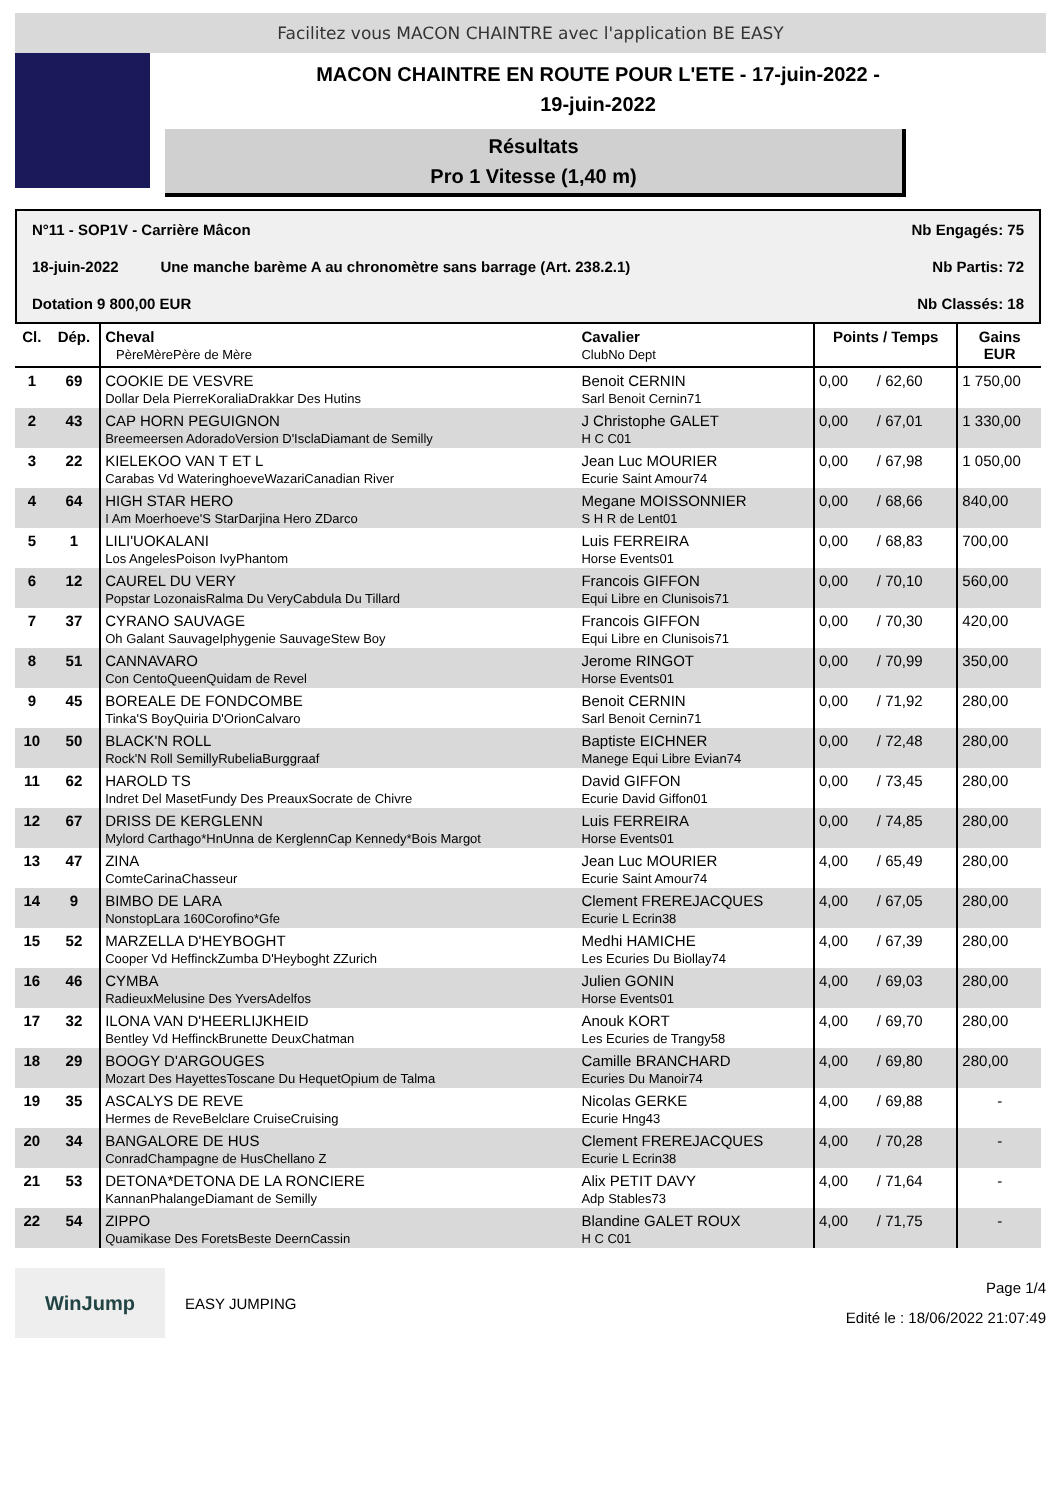Facilitez vous MACON CHAINTRE avec l'application BE EASY
MACON CHAINTRE EN ROUTE POUR L'ETE - 17-juin-2022 -
19-juin-2022
Résultats
Pro 1 Vitesse (1,40 m)
N°11 - SOP1V - Carrière Mâcon Nb Engagés: 75
18-juin-2022 Une manche barème A au chronomètre sans barrage (Art. 238.2.1) Nb Partis: 72
Dotation 9 800,00 EUR Nb Classés: 18
| Cl. | Dép. | Cheval PèreMèrePère de Mère | Cavalier ClubNo Dept | Points / Temps | | Gains EUR |
| --- | --- | --- | --- | --- | --- | --- |
| 1 | 69 | COOKIE DE VESVRE Dollar Dela PierreKoraliaDrakkar Des Hutins | Benoit CERNIN Sarl Benoit Cernin71 | 0,00 | / 62,60 | 1 750,00 |
| 2 | 43 | CAP HORN PEGUIGNON Breemeersen AdoradoVersion D'IsclaDiamant de Semilly | J Christophe GALET H C C01 | 0,00 | / 67,01 | 1 330,00 |
| 3 | 22 | KIELEKOO VAN T ET L Carabas Vd WateringhoeveWazariCanadian River | Jean Luc MOURIER Ecurie Saint Amour74 | 0,00 | / 67,98 | 1 050,00 |
| 4 | 64 | HIGH STAR HERO I Am Moerhoeve'S StarDarjina Hero ZDarco | Megane MOISSONNIER S H R de Lent01 | 0,00 | / 68,66 | 840,00 |
| 5 | 1 | LILI'UOKALANI Los AngelesPoison IvyPhantom | Luis FERREIRA Horse Events01 | 0,00 | / 68,83 | 700,00 |
| 6 | 12 | CAUREL DU VERY Popstar LozonaisRalma Du VeryCabdula Du Tillard | Francois GIFFON Equi Libre en Clunisois71 | 0,00 | / 70,10 | 560,00 |
| 7 | 37 | CYRANO SAUVAGE Oh Galant SauvageIphygenie SauvageStew Boy | Francois GIFFON Equi Libre en Clunisois71 | 0,00 | / 70,30 | 420,00 |
| 8 | 51 | CANNAVARO Con CentoQueenQuidam de Revel | Jerome RINGOT Horse Events01 | 0,00 | / 70,99 | 350,00 |
| 9 | 45 | BOREALE DE FONDCOMBE Tinka'S BoyQuiria D'OrionCalvaro | Benoit CERNIN Sarl Benoit Cernin71 | 0,00 | / 71,92 | 280,00 |
| 10 | 50 | BLACK'N ROLL Rock'N Roll SemillyRubeliaBurggraaf | Baptiste EICHNER Manege Equi Libre Evian74 | 0,00 | / 72,48 | 280,00 |
| 11 | 62 | HAROLD TS Indret Del MasetFundy Des PreauxSocrate de Chivre | David GIFFON Ecurie David Giffon01 | 0,00 | / 73,45 | 280,00 |
| 12 | 67 | DRISS DE KERGLENN Mylord Carthago*HnUnna de KerglennCap Kennedy*Bois Margot | Luis FERREIRA Horse Events01 | 0,00 | / 74,85 | 280,00 |
| 13 | 47 | ZINA ComteCarinaChasseur | Jean Luc MOURIER Ecurie Saint Amour74 | 4,00 | / 65,49 | 280,00 |
| 14 | 9 | BIMBO DE LARA NonstopLara 160Corofino*Gfe | Clement FREREJACQUES Ecurie L Ecrin38 | 4,00 | / 67,05 | 280,00 |
| 15 | 52 | MARZELLA D'HEYBOGHT Cooper Vd HeffinckZumba D'Heyboght ZZurich | Medhi HAMICHE Les Ecuries Du Biollay74 | 4,00 | / 67,39 | 280,00 |
| 16 | 46 | CYMBA RadieuxMelusine Des YversAdelfos | Julien GONIN Horse Events01 | 4,00 | / 69,03 | 280,00 |
| 17 | 32 | ILONA VAN D'HEERLIJKHEID Bentley Vd HeffinckBrunette DeuxChatman | Anouk KORT Les Ecuries de Trangy58 | 4,00 | / 69,70 | 280,00 |
| 18 | 29 | BOOGY D'ARGOUGES Mozart Des HayettesToscane Du HequetOpium de Talma | Camille BRANCHARD Ecuries Du Manoir74 | 4,00 | / 69,80 | 280,00 |
| 19 | 35 | ASCALYS DE REVE Hermes de ReveBelclare CruiseCruising | Nicolas GERKE Ecurie Hng43 | 4,00 | / 69,88 | - |
| 20 | 34 | BANGALORE DE HUS ConradChampagne de HusChellano Z | Clement FREREJACQUES Ecurie L Ecrin38 | 4,00 | / 70,28 | - |
| 21 | 53 | DETONA*DETONA DE LA RONCIERE KannanPhalangeDiamant de Semilly | Alix PETIT DAVY Adp Stables73 | 4,00 | / 71,64 | - |
| 22 | 54 | ZIPPO Quamikase Des ForetsBeste DeernCassin | Blandine GALET ROUX H C C01 | 4,00 | / 71,75 | - |
WinJump
EASY JUMPING
Page 1/4
Edité le : 18/06/2022 21:07:49